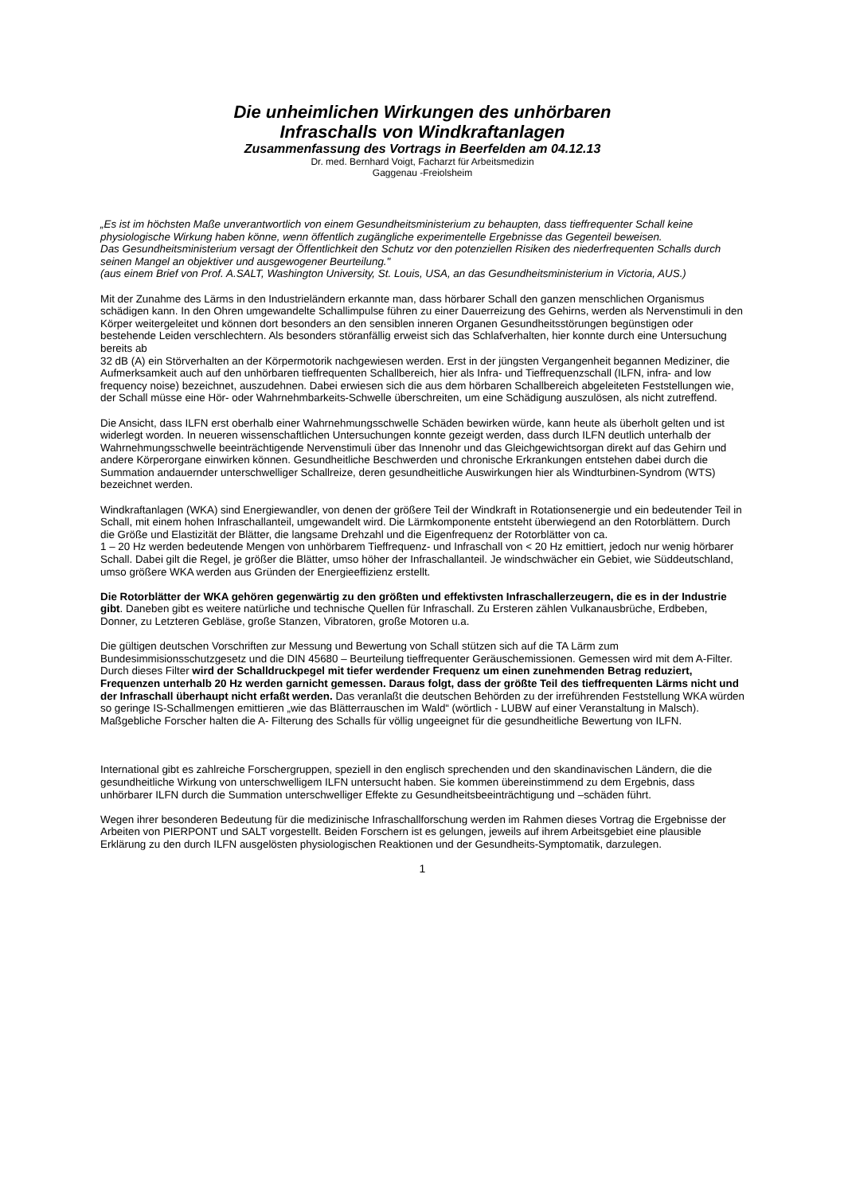Die unheimlichen Wirkungen des unhörbaren
Infraschalls von Windkraftanlagen
Zusammenfassung des Vortrags in Beerfelden am 04.12.13
Dr. med. Bernhard Voigt, Facharzt für Arbeitsmedizin
Gaggenau -Freiolsheim
„Es ist im höchsten Maße unverantwortlich von einem Gesundheitsministerium zu behaupten, dass tieffrequenter Schall keine physiologische Wirkung haben könne, wenn öffentlich zugängliche experimentelle Ergebnisse das Gegenteil beweisen.
Das Gesundheitsministerium versagt der Öffentlichkeit den Schutz vor den potenziellen Risiken des niederfrequenten Schalls durch seinen Mangel an objektiver und ausgewogener Beurteilung."
(aus einem Brief von Prof. A.SALT, Washington University, St. Louis, USA, an das Gesundheitsministerium in Victoria, AUS.)
Mit der Zunahme des Lärms in den Industrieländern erkannte man, dass hörbarer Schall den ganzen menschlichen Organismus schädigen kann. In den Ohren umgewandelte Schallimpulse führen zu einer Dauerreizung des Gehirns, werden als Nervenstimuli in den Körper weitergeleitet und können dort besonders an den sensiblen inneren Organen Gesundheitsstörungen begünstigen oder bestehende Leiden verschlechtern. Als besonders störanfällig erweist sich das Schlafverhalten, hier konnte durch eine Untersuchung bereits ab
32 dB (A) ein Störverhalten an der Körpermotorik nachgewiesen werden. Erst in der jüngsten Vergangenheit begannen Mediziner, die Aufmerksamkeit auch auf den unhörbaren tieffrequenten Schallbereich, hier als Infra- und Tieffrequenzschall (ILFN, infra- and low frequency noise) bezeichnet, auszudehnen. Dabei erwiesen sich die aus dem hörbaren Schallbereich abgeleiteten Feststellungen wie, der Schall müsse eine Hör- oder Wahrnehmbarkeits-Schwelle überschreiten, um eine Schädigung auszulösen, als nicht zutreffend.
Die Ansicht, dass ILFN erst oberhalb einer Wahrnehmungsschwelle Schäden bewirken würde, kann heute als überholt gelten und ist widerlegt worden. In neueren wissenschaftlichen Untersuchungen konnte gezeigt werden, dass durch ILFN deutlich unterhalb der Wahrnehmungsschwelle beeinträchtigende Nervenstimuli über das Innenohr und das Gleichgewichtsorgan direkt auf das Gehirn und andere Körperorgane einwirken können. Gesundheitliche Beschwerden und chronische Erkrankungen entstehen dabei durch die Summation andauernder unterschwelliger Schallreize, deren gesundheitliche Auswirkungen hier als Windturbinen-Syndrom (WTS) bezeichnet werden.
Windkraftanlagen (WKA) sind Energiewandler, von denen der größere Teil der Windkraft in Rotationsenergie und ein bedeutender Teil in Schall, mit einem hohen Infraschallanteil, umgewandelt wird. Die Lärmkomponente entsteht überwiegend an den Rotorblättern. Durch die Größe und Elastizität der Blätter, die langsame Drehzahl und die Eigenfrequenz der Rotorblätter von ca.
1 – 20 Hz werden bedeutende Mengen von unhörbarem Tieffrequenz- und Infraschall von < 20 Hz emittiert, jedoch nur wenig hörbarer Schall. Dabei gilt die Regel, je größer die Blätter, umso höher der Infraschallanteil. Je windschwächer ein Gebiet, wie Süddeutschland, umso größere WKA werden aus Gründen der Energieeffizienz erstellt.
Die Rotorblätter der WKA gehören gegenwärtig zu den größten und effektivsten Infraschallerzeugern, die es in der Industrie gibt. Daneben gibt es weitere natürliche und technische Quellen für Infraschall. Zu Ersteren zählen Vulkanausbrüche, Erdbeben, Donner, zu Letzteren Gebläse, große Stanzen, Vibratoren, große Motoren u.a.
Die gültigen deutschen Vorschriften zur Messung und Bewertung von Schall stützen sich auf die TA Lärm zum Bundesimmisionsschutzgesetz und die DIN 45680 – Beurteilung tieffrequenter Geräuschemissionen. Gemessen wird mit dem A-Filter. Durch dieses Filter wird der Schalldruckpegel mit tiefer werdender Frequenz um einen zunehmenden Betrag reduziert, Frequenzen unterhalb 20 Hz werden garnicht gemessen. Daraus folgt, dass der größte Teil des tieffrequenten Lärms nicht und der Infraschall überhaupt nicht erfaßt werden. Das veranlaßt die deutschen Behörden zu der irreführenden Feststellung WKA würden so geringe IS-Schallmengen emittieren „wie das Blätterrauschen im Wald“ (wörtlich - LUBW auf einer Veranstaltung in Malsch). Maßgebliche Forscher halten die A- Filterung des Schalls für völlig ungeeignet für die gesundheitliche Bewertung von ILFN.
International gibt es zahlreiche Forschergruppen, speziell in den englisch sprechenden und den skandinavischen Ländern, die die gesundheitliche Wirkung von unterschwelligem ILFN untersucht haben. Sie kommen übereinstimmend zu dem Ergebnis, dass unhörbarer ILFN durch die Summation unterschwelliger Effekte zu Gesundheitsbeeinträchtigung und –schäden führt.
Wegen ihrer besonderen Bedeutung für die medizinische Infraschallforschung werden im Rahmen dieses Vortrag die Ergebnisse der Arbeiten von PIERPONT und SALT vorgestellt. Beiden Forschern ist es gelungen, jeweils auf ihrem Arbeitsgebiet eine plausible Erklärung zu den durch ILFN ausgelösten physiologischen Reaktionen und der Gesundheits-Symptomatik, darzulegen.
1